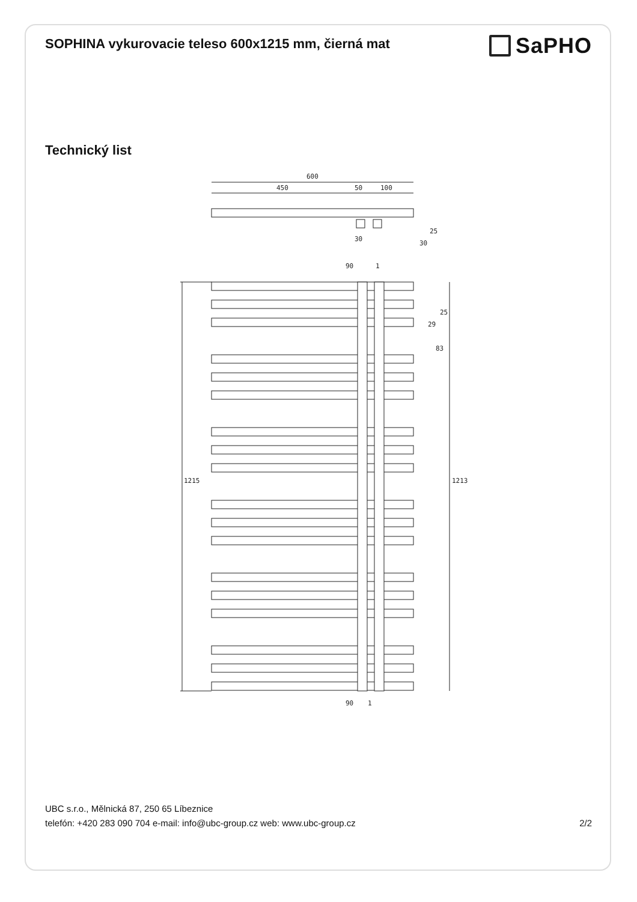SOPHINA vykurovacie teleso 600x1215 mm, čierná mat
SaPHO
Technický list
600
450
50
100
30
30
25
1
90
1215
1213
25
29
83
90
1
UBC s.r.o., Mělnická 87, 250 65 Líbeznice
telefón: +420 283 090 704 e-mail: info@ubc-group.cz web: www.ubc-group.cz
2/2